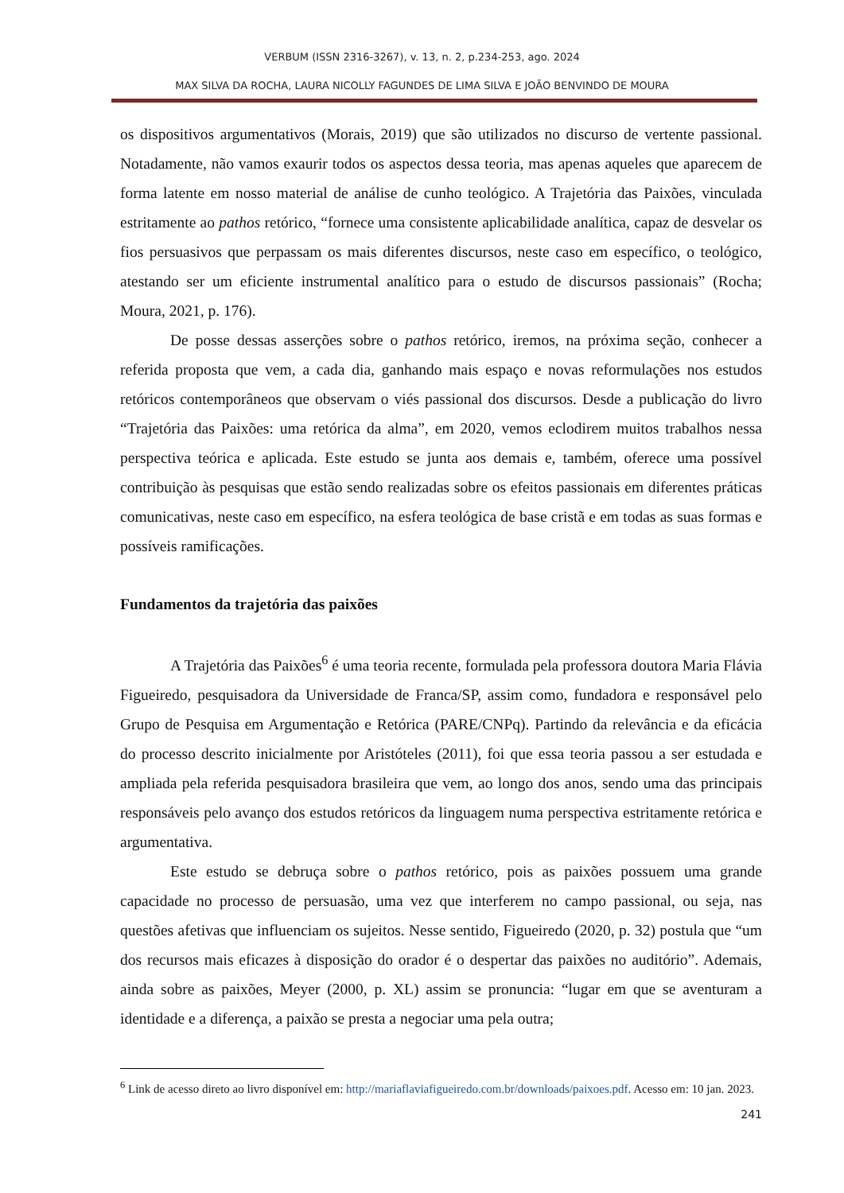VERBUM (ISSN 2316-3267), v. 13, n. 2, p.234-253, ago. 2024
MAX SILVA DA ROCHA, LAURA NICOLLY FAGUNDES DE LIMA SILVA E JOÃO BENVINDO DE MOURA
os dispositivos argumentativos (Morais, 2019) que são utilizados no discurso de vertente passional. Notadamente, não vamos exaurir todos os aspectos dessa teoria, mas apenas aqueles que aparecem de forma latente em nosso material de análise de cunho teológico. A Trajetória das Paixões, vinculada estritamente ao pathos retórico, “fornece uma consistente aplicabilidade analítica, capaz de desvelar os fios persuasivos que perpassam os mais diferentes discursos, neste caso em específico, o teológico, atestando ser um eficiente instrumental analítico para o estudo de discursos passionais” (Rocha; Moura, 2021, p. 176).
De posse dessas asserções sobre o pathos retórico, iremos, na próxima seção, conhecer a referida proposta que vem, a cada dia, ganhando mais espaço e novas reformulações nos estudos retóricos contemporâneos que observam o viés passional dos discursos. Desde a publicação do livro “Trajetória das Paixões: uma retórica da alma”, em 2020, vemos eclodirem muitos trabalhos nessa perspectiva teórica e aplicada. Este estudo se junta aos demais e, também, oferece uma possível contribuição às pesquisas que estão sendo realizadas sobre os efeitos passionais em diferentes práticas comunicativas, neste caso em específico, na esfera teológica de base cristã e em todas as suas formas e possíveis ramificações.
Fundamentos da trajetória das paixões
A Trajetória das Paixões<sup>6</sup> é uma teoria recente, formulada pela professora doutora Maria Flávia Figueiredo, pesquisadora da Universidade de Franca/SP, assim como, fundadora e responsável pelo Grupo de Pesquisa em Argumentação e Retórica (PARE/CNPq). Partindo da relevância e da eficácia do processo descrito inicialmente por Aristóteles (2011), foi que essa teoria passou a ser estudada e ampliada pela referida pesquisadora brasileira que vem, ao longo dos anos, sendo uma das principais responsáveis pelo avanço dos estudos retóricos da linguagem numa perspectiva estritamente retórica e argumentativa.
Este estudo se debruça sobre o pathos retórico, pois as paixões possuem uma grande capacidade no processo de persuasão, uma vez que interferem no campo passional, ou seja, nas questões afetivas que influenciam os sujeitos. Nesse sentido, Figueiredo (2020, p. 32) postula que “um dos recursos mais eficazes à disposição do orador é o despertar das paixões no auditório”. Ademais, ainda sobre as paixões, Meyer (2000, p. XL) assim se pronuncia: “lugar em que se aventuram a identidade e a diferença, a paixão se presta a negociar uma pela outra;
<sup>6</sup> Link de acesso direto ao livro disponível em: http://mariaflaviafigueiredo.com.br/downloads/paixoes.pdf. Acesso em: 10 jan. 2023.
241